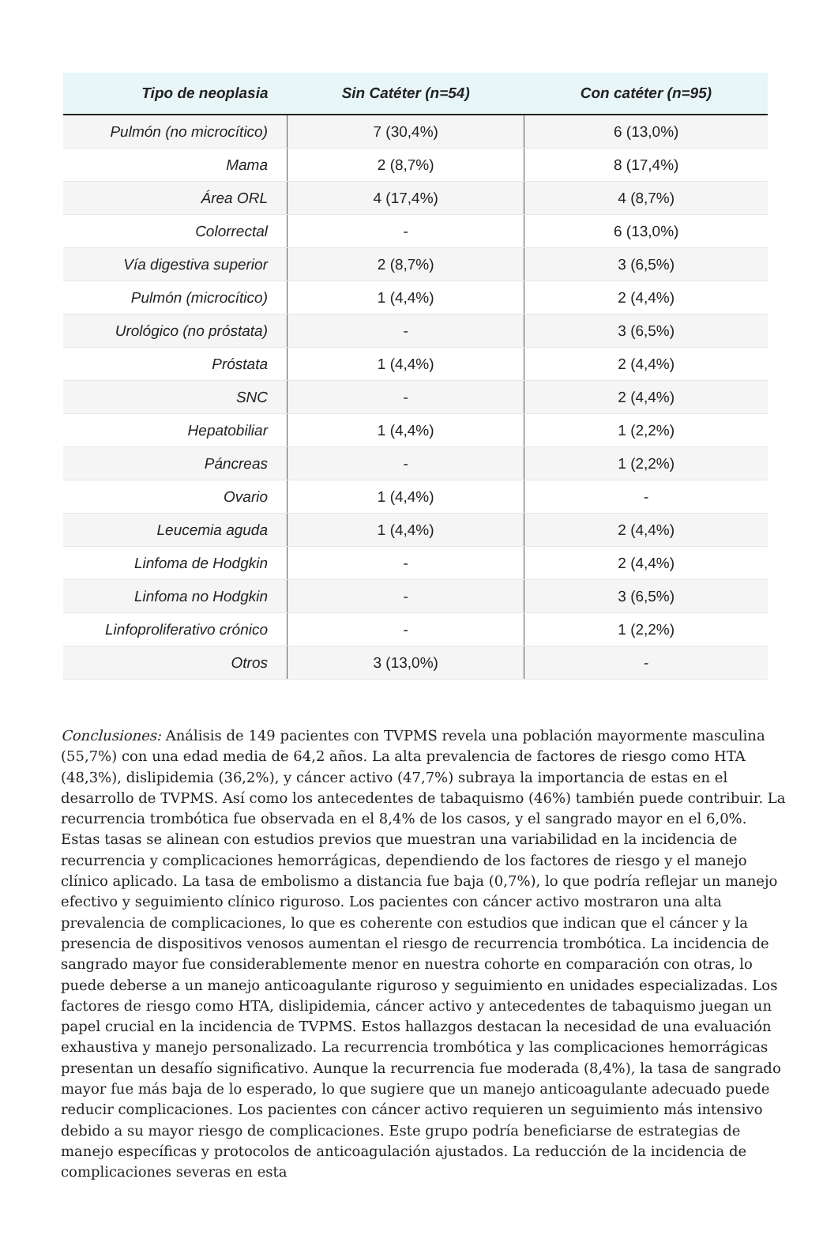| Tipo de neoplasia | Sin Catéter (n=54) | Con catéter (n=95) |
| --- | --- | --- |
| Pulmón (no microcítico) | 7 (30,4%) | 6 (13,0%) |
| Mama | 2 (8,7%) | 8 (17,4%) |
| Área ORL | 4 (17,4%) | 4 (8,7%) |
| Colorrectal | - | 6 (13,0%) |
| Vía digestiva superior | 2 (8,7%) | 3 (6,5%) |
| Pulmón (microcítico) | 1 (4,4%) | 2 (4,4%) |
| Urológico (no próstata) | - | 3 (6,5%) |
| Próstata | 1 (4,4%) | 2 (4,4%) |
| SNC | - | 2 (4,4%) |
| Hepatobiliar | 1 (4,4%) | 1 (2,2%) |
| Páncreas | - | 1 (2,2%) |
| Ovario | 1 (4,4%) | - |
| Leucemia aguda | 1 (4,4%) | 2 (4,4%) |
| Linfoma de Hodgkin | - | 2 (4,4%) |
| Linfoma no Hodgkin | - | 3 (6,5%) |
| Linfoproliferativo crónico | - | 1 (2,2%) |
| Otros | 3 (13,0%) | - |
Conclusiones: Análisis de 149 pacientes con TVPMS revela una población mayormente masculina (55,7%) con una edad media de 64,2 años. La alta prevalencia de factores de riesgo como HTA (48,3%), dislipidemia (36,2%), y cáncer activo (47,7%) subraya la importancia de estas en el desarrollo de TVPMS. Así como los antecedentes de tabaquismo (46%) también puede contribuir. La recurrencia trombótica fue observada en el 8,4% de los casos, y el sangrado mayor en el 6,0%. Estas tasas se alinean con estudios previos que muestran una variabilidad en la incidencia de recurrencia y complicaciones hemorrágicas, dependiendo de los factores de riesgo y el manejo clínico aplicado. La tasa de embolismo a distancia fue baja (0,7%), lo que podría reflejar un manejo efectivo y seguimiento clínico riguroso. Los pacientes con cáncer activo mostraron una alta prevalencia de complicaciones, lo que es coherente con estudios que indican que el cáncer y la presencia de dispositivos venosos aumentan el riesgo de recurrencia trombótica. La incidencia de sangrado mayor fue considerablemente menor en nuestra cohorte en comparación con otras, lo puede deberse a un manejo anticoagulante riguroso y seguimiento en unidades especializadas. Los factores de riesgo como HTA, dislipidemia, cáncer activo y antecedentes de tabaquismo juegan un papel crucial en la incidencia de TVPMS. Estos hallazgos destacan la necesidad de una evaluación exhaustiva y manejo personalizado. La recurrencia trombótica y las complicaciones hemorrágicas presentan un desafío significativo. Aunque la recurrencia fue moderada (8,4%), la tasa de sangrado mayor fue más baja de lo esperado, lo que sugiere que un manejo anticoagulante adecuado puede reducir complicaciones. Los pacientes con cáncer activo requieren un seguimiento más intensivo debido a su mayor riesgo de complicaciones. Este grupo podría beneficiarse de estrategias de manejo específicas y protocolos de anticoagulación ajustados. La reducción de la incidencia de complicaciones severas en esta